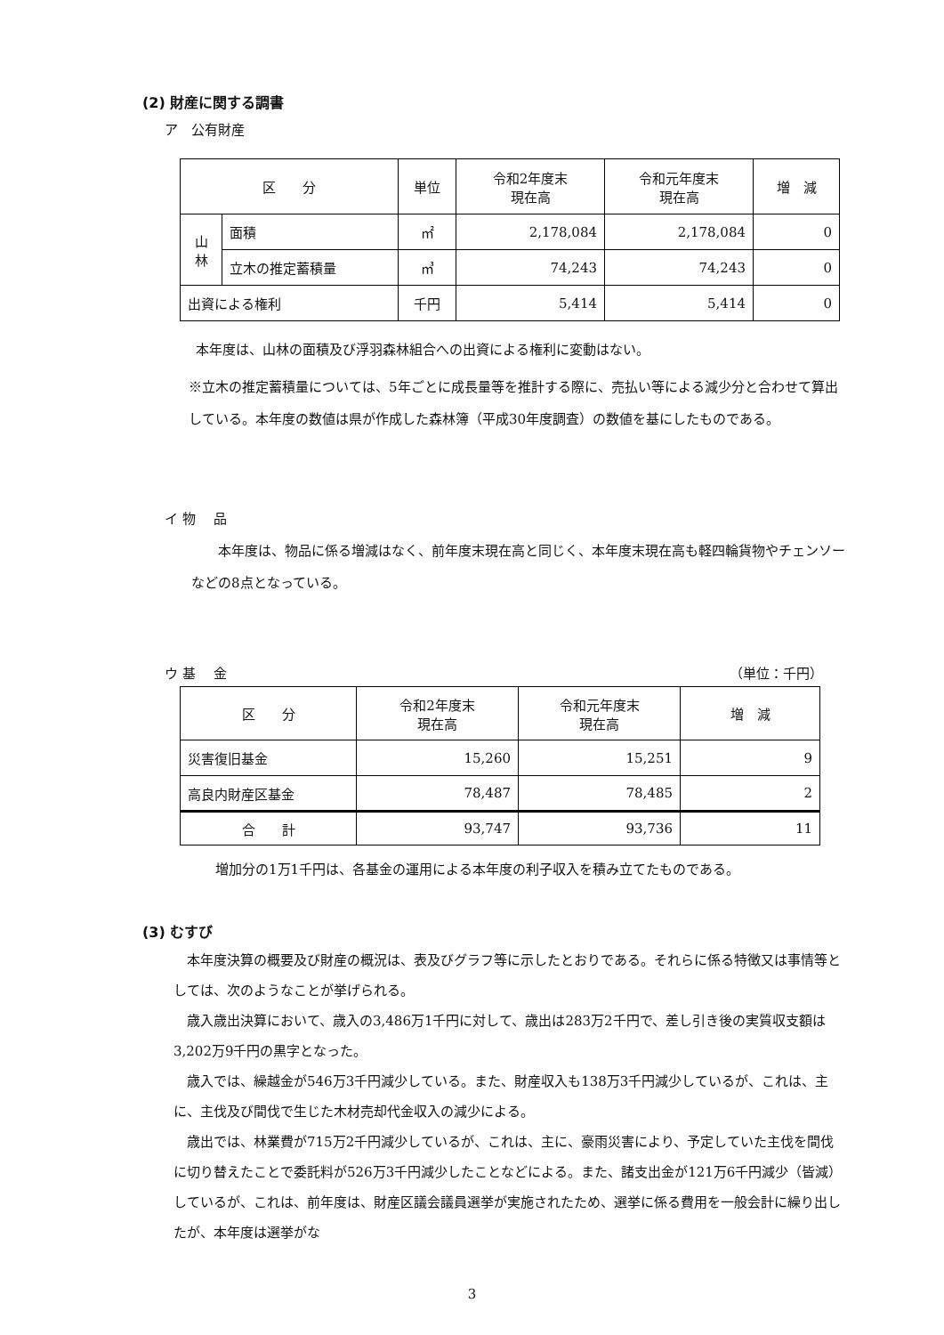(2) 財産に関する調書
ア　公有財産
| 区 分 | | 単位 | 令和2年度末 現在高 | 令和元年度末 現在高 | 増 減 |
| --- | --- | --- | --- | --- | --- |
| 山 林 | 面積 | ㎡ | 2,178,084 | 2,178,084 | 0 |
| | 立木の推定蓄積量 | ㎥ | 74,243 | 74,243 | 0 |
| 出資による権利 | | 千円 | 5,414 | 5,414 | 0 |
本年度は、山林の面積及び浮羽森林組合への出資による権利に変動はない。
※立木の推定蓄積量については、5年ごとに成長量等を推計する際に、売払い等による減少分と合わせて算出している。本年度の数値は県が作成した森林簿（平成30年度調査）の数値を基にしたものである。
イ 物　 品
本年度は、物品に係る増減はなく、前年度末現在高と同じく、本年度末現在高も軽四輪貨物やチェンソーなどの8点となっている。
ウ 基　 金 （単位：千円）
| 区 分 | 令和2年度末 現在高 | 令和元年度末 現在高 | 増 減 |
| --- | --- | --- | --- |
| 災害復旧基金 | 15,260 | 15,251 | 9 |
| 高良内財産区基金 | 78,487 | 78,485 | 2 |
| 合 計 | 93,747 | 93,736 | 11 |
増加分の1万1千円は、各基金の運用による本年度の利子収入を積み立てたものである。
(3) むすび
本年度決算の概要及び財産の概況は、表及びグラフ等に示したとおりである。それらに係る特徴又は事情等としては、次のようなことが挙げられる。
歳入歳出決算において、歳入の3,486万1千円に対して、歳出は283万2千円で、差し引き後の実質収支額は3,202万9千円の黒字となった。
歳入では、繰越金が546万3千円減少している。また、財産収入も138万3千円減少しているが、これは、主に、主伐及び間伐で生じた木材売却代金収入の減少による。
歳出では、林業費が715万2千円減少しているが、これは、主に、豪雨災害により、予定していた主伐を間伐に切り替えたことで委託料が526万3千円減少したことなどによる。また、諸支出金が121万6千円減少（皆減）しているが、これは、前年度は、財産区議会議員選挙が実施されたため、選挙に係る費用を一般会計に繰り出したが、本年度は選挙がな
3